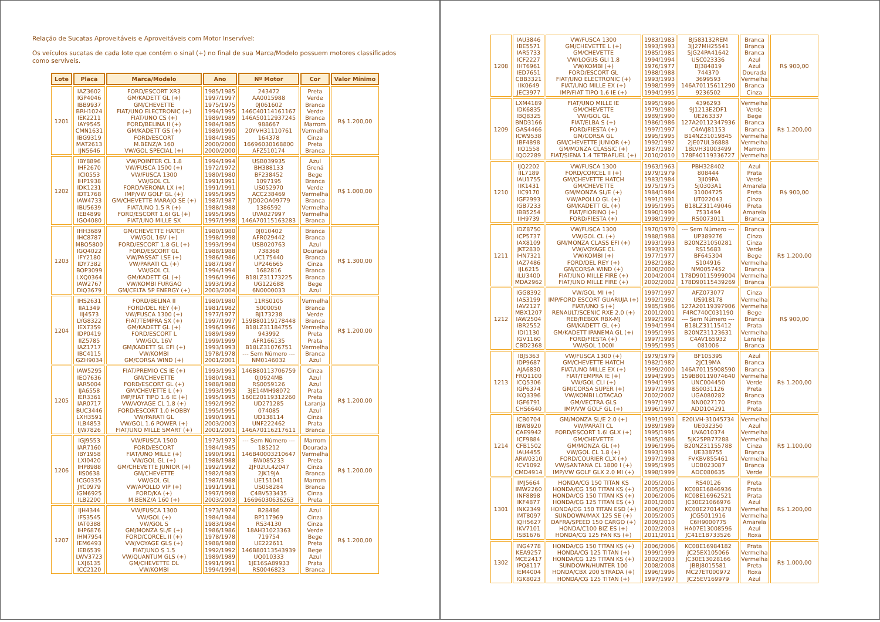Relação de Sucatas Aproveitáveis e Aproveitáveis com Motor Inservível:
Os veículos sucatas de cada lote que contém o sinal (+) no final de sua Marca/Modelo possuem motores classificados como servíveis.
| Lote | Placa | Marca/Modelo | Ano | Nº Motor | Cor | Valor Mínimo |
| --- | --- | --- | --- | --- | --- | --- |
| 1201 | IAZ3602 IGP4046 IBB9937 BRH1024 IEK2211 IAY9545 CMN1631 IBG9319 MAT2613 IJN5646 | FORD/ESCORT XR3 GM/KADETT GL (+) GM/CHEVETTE FIAT/UNO ELECTRONIC (+) FIAT/UNO CS (+) FORD/BELINA II (+) GM/KADETT GS (+) FORD/ESCORT M.BENZ/A 160 VW/GOL SPECIAL (+) | 1985/1985 1997/1997 1975/1975 1994/1995 1989/1989 1984/1985 1989/1990 1984/1985 2000/2000 2000/2000 | 243472 AA0015988 0J061602 146C40114161167 146A50112937245 988667 20YVH31110761 164378 16696030168800 AFZ510174 | Preta Verde Branca Verde Branca Marrom Vermelha Cinza Preta Branca | R$ 1.200,00 |
| 1202 | IBY8896 IHF2670 ICI0553 IHP1938 IDK1231 IDT1768 IAW4733 IBU5639 IEB4899 IGO4080 | VW/POINTER CL 1.8 VW/FUSCA 1500 (+) VW/FUSCA 1300 VW/GOL CL FORD/VERONA LX (+) IMP/VW GOLF GL (+) GM/CHEVETTE MARAJO SE (+) FIAT/UNO 1.5 R (+) FORD/ESCORT 1.6I GL (+) FIAT/UNO MILLE SX | 1994/1994 1972/1972 1980/1980 1991/1991 1991/1991 1995/1995 1987/1987 1988/1988 1995/1995 1997/1998 | USB039935 BH388133 BF238452 1097195 US052970 ACC238469 7JD02OA09779 1386592 UVA027997 146A70115163283 | Azul Grená Bege Branca Verde Vermelha Branca Vermelha Vermelha Branca | R$ 1.000,00 |
| 1203 | IHH3689 IHC8787 MBO5800 IGQ4022 IFY2180 IDY7382 BOP3099 LXQ0364 IAW2767 DIQ3679 | GM/CHEVETTE HATCH VW/GOL 16V (+) FORD/ESCORT 1.8 GL (+) FORD/ESCORT GL VW/PASSAT LSE (+) VW/PARATI CL (+) VW/GOL CL GM/KADETT GL (+) VW/KOMBI FURGAO GM/CELTA 5P ENERGY (+) | 1980/1980 1998/1998 1993/1994 1988/1988 1986/1986 1987/1987 1994/1994 1996/1996 1993/1993 2003/2004 | 0J010402 AFR029442 USB020763 738368 UC175440 UP246665 1682816 B18LZ31173225 UG122688 6N0000033 | Branca Branca Azul Dourada Branca Cinza Branca Branca Bege Azul | R$ 1.300,00 |
| 1204 | IHS2631 IIA1349 IIJ4573 LYG8322 IEX7359 IDP0419 IIZ5785 IAZ1717 IBC4115 GZH9034 | FORD/BELINA II FORD/DEL REY (+) VW/FUSCA 1300 (+) FIAT/TEMPRA SX (+) GM/KADETT GL (+) FORD/ESCORT L VW/GOL 16V GM/KADETT SL EFI (+) VW/KOMBI GM/CORSA WIND (+) | 1980/1980 1981/1982 1977/1977 1997/1997 1996/1996 1989/1989 1999/1999 1993/1993 1978/1978 2001/2001 | 11RS0105 S000050 BJ173238 159B80119178448 B18LZ31184755 943992 AFR166135 B18LZ31076751 --- Sem Número --- NM0146032 | Vermelha Branca Verde Branca Vermelha Preta Prata Vermelha Branca Azul | R$ 1.200,00 |
| 1205 | IAW5295 IEO7636 IAR5004 IJA6558 IER3361 IAR0717 BUC3446 LXH3591 ILB4853 IJW7826 | FIAT/PREMIO CS IE (+) GM/CHEVETTE FORD/ESCORT GL (+) GM/CHEVETTE L (+) IMP/FIAT TIPO 1.6 IE (+) VW/VOYAGE CL 1.8 (+) FORD/ESCORT 1.0 HOBBY VW/PARATI GL VW/GOL 1.6 POWER (+) FIAT/UNO MILLE SMART (+) | 1993/1993 1980/1981 1988/1988 1993/1993 1995/1995 1992/1992 1995/1995 1990/1991 2003/2003 2001/2001 | 146B80113706759 0J0924MB RS0059126 3JE14MH98072 160E20119312260 UD271285 074085 UD138114 UNF222462 146A70116217611 | Cinza Azul Azul Prata Preta Laranja Azul Cinza Prata Branca | R$ 1.200,00 |
| 1206 | IGJ9553 IAR7160 IBY1958 LXI0420 IHP8988 IIS0638 ICG0335 JYC0979 IGM6925 ILB2200 | VW/FUSCA 1500 FORD/ESCORT FIAT/UNO MILLE (+) VW/GOL GL (+) GM/CHEVETTE JUNIOR (+) GM/CHEVETTE VW/GOL GL VW/APOLLO VIP (+) FORD/KA (+) M.BENZ/A 160 (+) | 1973/1973 1984/1985 1990/1991 1988/1988 1992/1992 1982/1983 1987/1988 1991/1991 1997/1998 2003/2003 | --- Sem Número --- 185212 146B40003210647 BW085233 2JF02UL42047 2JK19JA UE151041 US058284 C4BV533435 16696030636263 | Marrom Dourada Vermelha Preta Cinza Branca Marrom Branca Cinza Preta | R$ 1.200,00 |
| 1207 | IJH4344 IFS3545 IAT0388 IHP6876 IHM7954 IEM6493 IEB6539 LWV3723 LXJ6135 ICC2120 | VW/FUSCA 1300 VW/GOL (+) VW/GOL S GM/MONZA SL/E (+) FORD/CORCEL II (+) VW/VOYAGE GLS (+) FIAT/UNO S 1.5 VW/QUANTUM GLS (+) GM/CHEVETTE DL VW/KOMBI | 1973/1974 1984/1984 1983/1984 1986/1986 1978/1978 1988/1988 1992/1992 1989/1989 1991/1991 1994/1994 | B28486 BP117969 RS34130 18AH31023363 719754 UE222611 146B80113543939 UQ010333 1JE16SA89933 RS0046823 | Azul Cinza Cinza Verde Bege Preta Bege Azul Prata Branca | R$ 1.200,00 |
| 1208 | IAU3846 IBE5571 IAR5733 ICF2227 IHT6961 IED7651 CBB3321 IIK0649 JEC3977 | VW/FUSCA 1300 GM/CHEVETTE L (+) GM/CHEVETTE VW/LOGUS GLI 1.8 VW/KOMBI (+) FORD/ESCORT GL FIAT/UNO ELECTRONIC (+) FIAT/UNO MILLE EX (+) IMP/FIAT TIPO 1.6 IE (+) | 1983/1983 1993/1993 1985/1985 1994/1994 1976/1977 1988/1988 1993/1993 1998/1999 1994/1995 | BJ583132REM 3JJ27MH25541 5JG24PA41642 USC023336 BJ384819 744370 3699593 146A70115611290 9236502 | Branca Branca Branca Azul Azul Dourada Vermelha Branca Cinza | R$ 900,00 |
| 1209 | LXM4189 IDK6835 IBQ8325 BND3166 GAS4466 ICW9538 IBF4898 IIO1558 IQO2289 | FIAT/UNO MILLE IE GM/CHEVETTE VW/GOL GL FIAT/ELBA S (+) FORD/FIESTA (+) GM/CORSA GL GM/CHEVETTE JUNIOR (+) GM/MONZA CLASSIC (+) FIAT/SIENA 1.4 TETRAFUEL (+) | 1995/1996 1979/1980 1989/1990 1986/1986 1997/1997 1995/1995 1992/1992 1987/1987 2010/2010 | 4396293 9J1213E2DF1 UE263337 127A20112347936 C4AVJ81153 B14NZ31019845 2JE07UL36888 18LVH31003499 178F40119336727 | Vermelha Verde Bege Branca Branca Vermelha Vermelha Marrom Vermelha | R$ 1.200,00 |
| 1210 | IJQ2202 IIL7189 IAU1755 IIK1431 IIC9170 IGF2993 IGB7233 IBB5254 IIH9739 | VW/FUSCA 1300 FORD/CORCEL II (+) GM/CHEVETTE HATCH GM/CHEVETTE GM/MONZA SL/E (+) VW/APOLLO GL (+) GM/KADETT GL (+) FIAT/FIORINO (+) FORD/FIESTA (+) | 1963/1963 1979/1979 1983/1984 1975/1975 1984/1984 1991/1991 1995/1995 1990/1990 1998/1999 | PBH328402 808444 3JI09PA 5J0303A1 31004725 UT022043 B18LZ31149046 7531494 RS0073011 | Azul Prata Verde Amarela Preta Cinza Preta Amarela Branca | R$ 900,00 |
| 1211 | IDZ8750 ICP5737 IAX8109 JKT2830 IHN7321 IAZ7486 IJL6215 ILU3400 MDA2962 | VW/FUSCA 1300 VW/GOL CL (+) GM/MONZA CLASS EFI (+) VW/VOYAGE CL VW/KOMBI (+) FORD/DEL REY (+) GM/CORSA WIND (+) FIAT/UNO MILLE FIRE (+) FIAT/UNO MILLE FIRE (+) | 1970/1970 1988/1988 1993/1993 1993/1993 1977/1977 1982/1982 2000/2000 2004/2004 2002/2002 | --- Sem Número --- UP389276 B20NZ31050281 RS15683 BF645304 S104916 NM0057452 178D90115999004 178D90115439269 | Branca Cinza Cinza Verde Bege Vermelha Branca Vermelha Branca | R$ 1.200,00 |
| 1212 | IGG8392 IAS3199 IAV2127 MBX1207 IAW2504 IBR2552 IDI1130 IGV1160 CBD2368 | VW/GOL MI (+) IMP/FORD ESCORT GUARUJA (+) FIAT/UNO S (+) RENAULT/SCENIC RXE 2.0 (+) REB/REBOX RBX-MJ GM/KADETT GL (+) GM/KADETT IPANEMA GL (+) FORD/FIESTA (+) VW/GOL 1000I | 1997/1997 1992/1992 1985/1986 2001/2001 1992/1992 1994/1994 1995/1995 1997/1998 1995/1995 | AFZ073077 US918178 127A20119397906 F4RC740C031190 --- Sem Número --- B18LZ31115412 B20NZ31123631 C4AV165932 081006 | Cinza Vermelha Vermelha Bege Branca Prata Vermelha Laranja Branca | R$ 900,00 |
| 1213 | IBJ5363 IDP9687 AJA6830 FRQ1100 ICQ5306 IGP6374 IKQ3396 IGF6791 CHS6640 | VW/FUSCA 1300 (+) GM/CHEVETTE HATCH FIAT/UNO MILLE EX (+) FIAT/TEMPRA IE (+) VW/GOL CLI (+) GM/CORSA SUPER (+) VW/KOMBI LOTACAO GM/VECTRA GLS IMP/VW GOLF GL (+) | 1979/1979 1982/1982 1999/2000 1994/1995 1994/1995 1997/1998 2002/2002 1997/1997 1996/1997 | BF105395 2JC19MA 146A70115908590 159B80119074640 UNC004450 BS0031126 UGA080282 NN0027170 ADD104291 | Azul Branca Branca Vermelha Verde Preta Branca Prata Preta | R$ 1.200,00 |
| 1214 | ICB0704 IBW8920 CAE9942 ICF9884 CFB1502 IAU4455 ARW0310 ICV1092 CMD4914 | GM/MONZA SL/E 2.0 (+) VW/PARATI CL FORD/ESCORT 1.6I GLX (+) GM/CHEVETTE GM/MONZA GL (+) VW/GOL CL 1.8 (+) FORD/COURIER CLX (+) VW/SANTANA CL 1800 I (+) IMP/VW GOLF GLX 2.0 MI (+) | 1991/1991 1989/1989 1995/1995 1985/1986 1996/1996 1993/1993 1997/1998 1995/1995 1998/1999 | E20LVH-31045734 UE032350 UVA010374 5JK25PB77288 B20NZ31155788 UE338755 FVKBV855461 UDB023087 ADC080635 | Vermelha Azul Vermelha Vermelha Cinza Branca Vermelha Branca Verde | R$ 1.100,00 |
| 1301 | IMJ5664 IMW2260 INF8898 IKF4877 INK2349 IMT8097 IQH5627 IKV7101 ISB1676 | HONDA/CG 150 TITAN KS HONDA/CG 150 TITAN KS (+) HONDA/CG 150 TITAN KS (+) HONDA/CG 125 TITAN ES (+) HONDA/CG 150 TITAN ESD (+) SUNDOWN/MAX 125 SE (+) DAFRA/SPEED 150 CARGO (+) HONDA/C100 BIZ ES (+) HONDA/CG 125 FAN KS (+) | 2005/2005 2005/2006 2006/2006 2001/2001 2006/2007 2005/2005 2009/2010 2002/2003 2011/2011 | RS40126 KC08E16846936 KC08E16962521 JC30E21066976 KC08E27014378 JCG5011916 C6H9000775 HA07E13008596 JC41E1B733526 | Preta Prata Prata Azul Vermelha Vermelha Amarela Azul Roxa | R$ 1.200,00 |
| 1302 | ING4778 KEA9257 MCE2417 IPQ8117 IEM4004 IGK8023 | HONDA/CG 150 TITAN KS (+) HONDA/CG 125 TITAN (+) HONDA/CG 125 TITAN KS (+) SUNDOWN/HUNTER 100 HONDA/CBX 200 STRADA (+) HONDA/CG 125 TITAN (+) | 2006/2006 1999/1999 2002/2003 2008/2008 1996/1996 1997/1997 | KC08E16984182 JC25EX105066 JC30E13028166 JBBJ8015581 MC27ET000972 JC25EV169979 | Prata Vermelha Vermelha Preta Roxa Azul | R$ 1.000,00 |